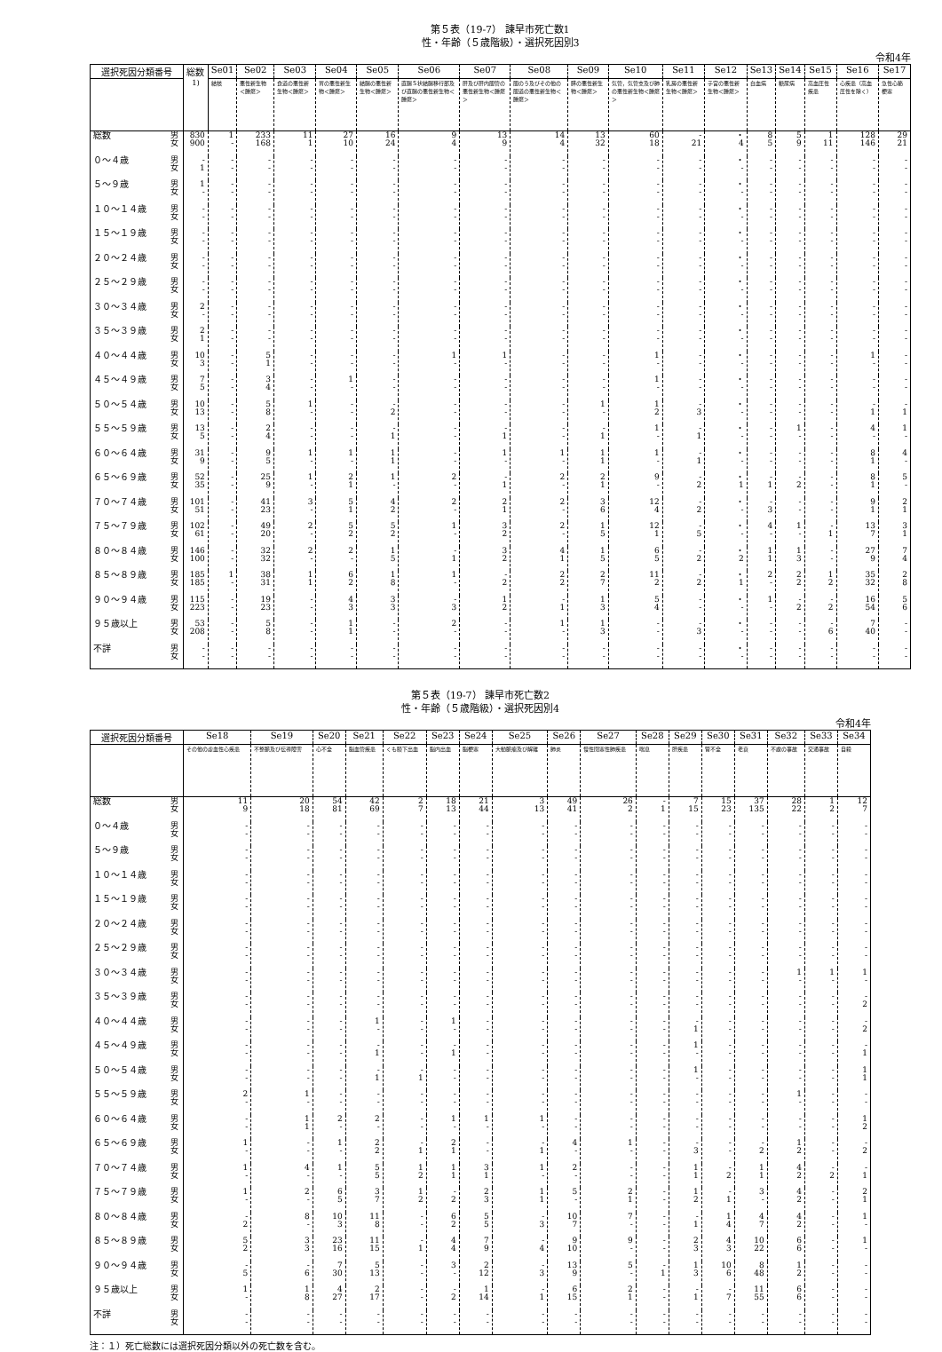第５表（19-7） 諫早市死亡数1
性・年齢（５歳階級）・選択死因別3
令和4年
| 選択死因分類番号 | | 総数<sup>1)</sup> | Se01 | Se02 | Se03 | Se04 | Se05 | Se06 | Se07 | Se08 | Se09 | Se10 | Se11 | Se12 | Se13 | Se14 | Se15 | Se16 | Se17 |
| --- | --- | --- | --- | --- | --- | --- | --- | --- | --- | --- | --- | --- | --- | --- | --- | --- | --- | --- | --- |
| | | | 結核 | 悪性新生物＜腫瘍＞ | 食道の悪性新生物＜腫瘍＞ | 胃の悪性新生物＜腫瘍＞ | 結腸の悪性新生物＜腫瘍＞ | 直腸Ｓ状結腸移行部及び直腸の悪性新生物＜腫瘍＞ | 肝及び肝内胆管の悪性新生物＜腫瘍＞ | 胆のう及びその他の胆道の悪性新生物＜腫瘍＞ | 膵の悪性新生物＜腫瘍＞ | 気管，気管支及び肺の悪性新生物＜腫瘍＞ | 乳房の悪性新生物＜腫瘍＞ | 子宮の悪性新生物＜腫瘍＞ | 白血病 | 糖尿病 | 高血圧性疾患 | 心疾患（高血圧性を除く） | 急性心筋梗塞 |
| 総数 | 男 女 | 830 900 | 1 - | 233 168 | 11 1 | 27 10 | 16 24 | 9 4 | 13 9 | 14 4 | 13 32 | 60 18 | - 21 | ・ 4 | 8 5 | 5 9 | 1 11 | 128 146 | 29 21 |
| ０～４歳 | 男 女 | - 1 | - - | - - | - - | - - | - - | - - | - - | - - | - - | - - | - - | ・ - | - - | - - | - - | - - | - - |
| ５～９歳 | 男 女 | 1 - | - - | - - | - - | - - | - - | - - | - - | - - | - - | - - | - - | ・ - | - - | - - | - - | - - | - - |
| １０～１４歳 | 男 女 | - - | - - | - - | - - | - - | - - | - - | - - | - - | - - | - - | - - | ・ - | - - | - - | - - | - - | - - |
| １５～１９歳 | 男 女 | - - | - - | - - | - - | - - | - - | - - | - - | - - | - - | - - | - - | ・ - | - - | - - | - - | - - | - - |
| ２０～２４歳 | 男 女 | - - | - - | - - | - - | - - | - - | - - | - - | - - | - - | - - | - - | ・ - | - - | - - | - - | - - | - - |
| ２５～２９歳 | 男 女 | - - | - - | - - | - - | - - | - - | - - | - - | - - | - - | - - | - - | ・ - | - - | - - | - - | - - | - - |
| ３０～３４歳 | 男 女 | 2 - | - - | - - | - - | - - | - - | - - | - - | - - | - - | - - | - - | ・ - | - - | - - | - - | - - | - - |
| ３５～３９歳 | 男 女 | 2 1 | - - | - - | - - | - - | - - | - - | - - | - - | - - | - - | - - | ・ - | - - | - - | - - | - - | - - |
| ４０～４４歳 | 男 女 | 10 3 | - - | 5 1 | - - | - - | - - | 1 - | 1 - | - - | - - | 1 - | - - | ・ - | - - | - - | - - | 1 - | - - |
| ４５～４９歳 | 男 女 | 7 5 | - - | 3 4 | - - | 1 - | - - | - - | - - | - - | - - | 1 - | - - | ・ - | - - | - - | - - | - - | - - |
| ５０～５４歳 | 男 女 | 10 13 | - - | 5 8 | 1 - | - - | - 2 | - - | - - | - - | 1 - | 1 2 | - 3 | ・ - | - - | - - | - - | - 1 | - 1 |
| ５５～５９歳 | 男 女 | 13 5 | - - | 2 4 | - - | - - | - 1 | - - | - 1 | - - | - 1 | 1 - | - 1 | ・ - | - - | 1 - | - - | 4 - | 1 - |
| ６０～６４歳 | 男 女 | 31 9 | - - | 9 5 | 1 - | 1 - | 1 1 | - - | 1 - | 1 - | 1 1 | 1 - | - 1 | ・ - | - - | - - | - - | 8 1 | 4 - |
| ６５～６９歳 | 男 女 | 52 35 | - - | 25 9 | 1 - | 2 1 | 1 - | 2 - | - 1 | 2 - | 2 1 | 9 - | - 2 | ・ 1 | - 1 | - 2 | - - | 8 1 | 5 - |
| ７０～７４歳 | 男 女 | 101 51 | - - | 41 23 | 3 - | 5 1 | 4 2 | 2 - | 2 1 | 2 - | 3 6 | 12 4 | - 2 | ・ - | - 3 | - - | - - | 9 1 | 2 1 |
| ７５～７９歳 | 男 女 | 102 61 | - - | 49 20 | 2 - | 5 2 | 5 2 | 1 - | 3 2 | 2 - | 1 5 | 12 1 | - 5 | ・ - | 4 - | 1 - | - 1 | 13 7 | 3 1 |
| ８０～８４歳 | 男 女 | 146 100 | - - | 32 32 | 2 - | 2 - | 1 5 | - 1 | 3 2 | 4 1 | 1 5 | 6 5 | - 2 | ・ 2 | 1 1 | 1 3 | - - | 27 9 | 7 4 |
| ８５～８９歳 | 男 女 | 185 185 | 1 - | 38 31 | 1 1 | 6 2 | 1 8 | 1 - | - 2 | 2 2 | 2 7 | 11 2 | - 2 | ・ 1 | 2 - | 2 2 | 1 2 | 35 32 | 2 8 |
| ９０～９４歳 | 男 女 | 115 223 | - - | 19 23 | - - | 4 3 | 3 3 | - 3 | 1 2 | - 1 | 1 3 | 5 4 | - - | ・ - | 1 - | - 2 | - 2 | 16 54 | 5 6 |
| ９５歳以上 | 男 女 | 53 208 | - - | 5 8 | - - | 1 1 | - - | 2 - | - - | 1 - | 1 3 | - - | - 3 | ・ - | - - | - - | - 6 | 7 40 | - - |
| 不詳 | 男 女 | - - | - - | - - | - - | - - | - - | - - | - - | - - | - - | - - | - - | ・ - | - - | - - | - - | - - | - - |
第５表（19-7） 諫早市死亡数2
性・年齢（５歳階級）・選択死因別4
令和4年
| 選択死因分類番号 | | Se18 | Se19 | Se20 | Se21 | Se22 | Se23 | Se24 | Se25 | Se26 | Se27 | Se28 | Se29 | Se30 | Se31 | Se32 | Se33 | Se34 |
| --- | --- | --- | --- | --- | --- | --- | --- | --- | --- | --- | --- | --- | --- | --- | --- | --- | --- | --- |
| | | その他の虚血性心疾患 | 不整脈及び伝導障害 | 心不全 | 脳血管疾患 | くも膜下出血 | 脳内出血 | 脳梗塞 | 大動脈瘤及び解離 | 肺炎 | 慢性閉塞性肺疾患 | 喘息 | 肝疾患 | 腎不全 | 老衰 | 不慮の事故 | 交通事故 | 自殺 |
| 総数 | 男 女 | 11 9 | 20 18 | 54 81 | 42 69 | 2 7 | 18 13 | 21 44 | 3 13 | 49 41 | 26 2 | - 1 | 7 15 | 15 23 | 37 135 | 28 22 | 1 2 | 12 7 |
| ０～４歳 | 男 女 | - - | - - | - - | - - | - - | - - | - - | - - | - - | - - | - - | - - | - - | - - | - - | - - | - - |
| ５～９歳 | 男 女 | - - | - - | - - | - - | - - | - - | - - | - - | - - | - - | - - | - - | - - | - - | - - | - - | - - |
| １０～１４歳 | 男 女 | - - | - - | - - | - - | - - | - - | - - | - - | - - | - - | - - | - - | - - | - - | - - | - - | - - |
| １５～１９歳 | 男 女 | - - | - - | - - | - - | - - | - - | - - | - - | - - | - - | - - | - - | - - | - - | - - | - - | - - |
| ２０～２４歳 | 男 女 | - - | - - | - - | - - | - - | - - | - - | - - | - - | - - | - - | - - | - - | - - | - - | - - | - - |
| ２５～２９歳 | 男 女 | - - | - - | - - | - - | - - | - - | - - | - - | - - | - - | - - | - - | - - | - - | - - | - - | - - |
| ３０～３４歳 | 男 女 | - - | - - | - - | - - | - - | - - | - - | - - | - - | - - | - - | - - | - - | - - | 1 - | 1 - | 1 - |
| ３５～３９歳 | 男 女 | - - | - - | - - | - - | - - | - - | - - | - - | - - | - - | - - | - - | - - | - - | - - | - - | - 2 |
| ４０～４４歳 | 男 女 | - - | - - | - - | 1 - | - - | 1 - | - - | - - | - - | - - | - - | - 1 | - - | - - | - - | - - | - 2 |
| ４５～４９歳 | 男 女 | - - | - - | - - | - 1 | - - | - 1 | - - | - - | - - | - - | - - | 1 - | - - | - - | - - | - - | - 1 |
| ５０～５４歳 | 男 女 | - - | - - | - - | - 1 | - 1 | - - | - - | - - | - - | - - | - - | 1 - | - - | - - | - - | - - | 1 1 |
| ５５～５９歳 | 男 女 | 2 - | 1 - | - - | - - | - - | - - | - - | - - | - - | - - | - - | - - | - - | - - | 1 - | - - | - - |
| ６０～６４歳 | 男 女 | - - | 1 1 | 2 - | 2 - | - - | 1 - | 1 - | 1 - | - - | - - | - - | - - | - - | - - | - - | - - | 1 2 |
| ６５～６９歳 | 男 女 | 1 - | - - | 1 - | 2 2 | - 1 | 2 1 | - - | - 1 | 4 - | 1 - | - - | - 3 | - - | - 2 | 1 2 | - - | - 2 |
| ７０～７４歳 | 男 女 | 1 - | 4 - | 1 - | 5 5 | 1 2 | 1 1 | 3 1 | 1 - | 2 - | - - | - - | 1 1 | - 2 | 1 1 | 4 2 | - 2 | - 1 |
| ７５～７９歳 | 男 女 | 1 - | 2 - | 6 5 | 3 7 | 1 2 | - 2 | 2 3 | 1 1 | 5 - | 2 1 | - - | 1 2 | - 1 | 3 - | 4 2 | - - | 2 1 |
| ８０～８４歳 | 男 女 | - 2 | 8 - | 10 3 | 11 8 | - - | 6 2 | 5 5 | - 3 | 10 7 | 7 - | - - | - 1 | 1 4 | 4 7 | 4 2 | - - | 1 - |
| ８５～８９歳 | 男 女 | 5 2 | 3 3 | 23 16 | 11 15 | - 1 | 4 4 | 7 9 | - 4 | 9 10 | 9 - | - - | 2 3 | 4 3 | 10 22 | 6 6 | - - | 1 - |
| ９０～９４歳 | 男 女 | - 5 | - 6 | 7 30 | 5 13 | - - | 3 - | 2 12 | - 3 | 13 9 | 5 - | - 1 | 1 3 | 10 6 | 8 48 | 1 2 | - - | - - |
| ９５歳以上 | 男 女 | 1 - | 1 8 | 4 27 | 2 17 | - - | - 2 | 1 14 | - 1 | 6 15 | 2 1 | - - | - 1 | - 7 | 11 55 | 6 6 | - - | - - |
| 不詳 | 男 女 | - - | - - | - - | - - | - - | - - | - - | - - | - - | - - | - - | - - | - - | - - | - - | - - | - - |
注：１）死亡総数には選択死因分類以外の死亡数を含む。